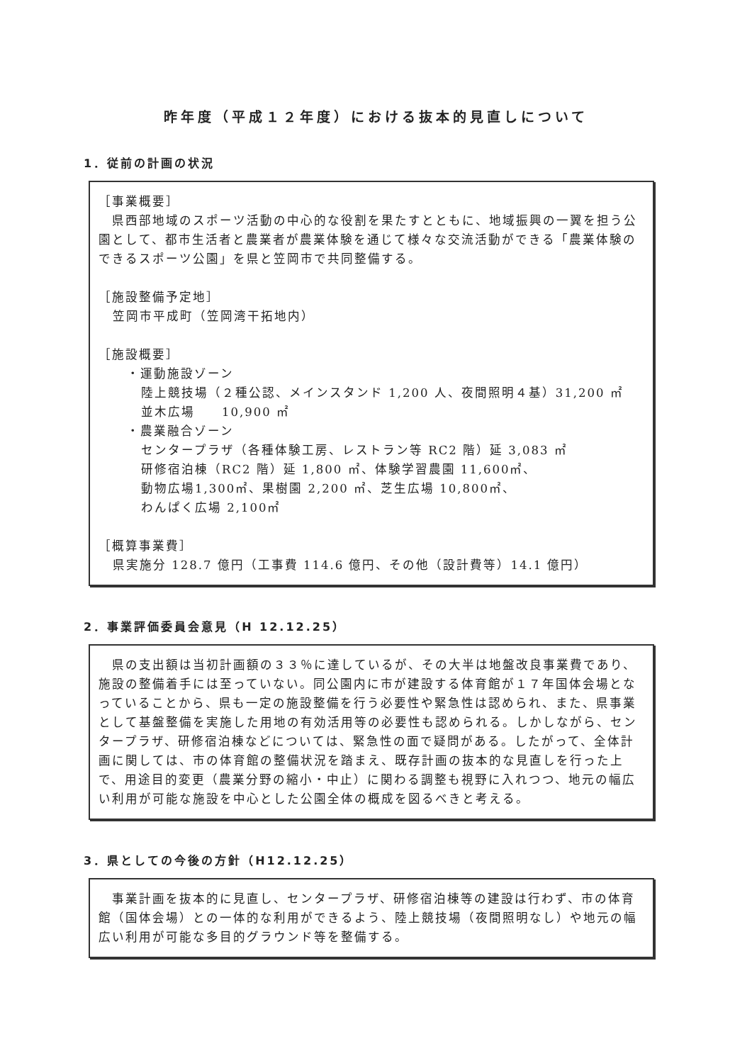昨年度（平成１２年度）における抜本的見直しについて
1．従前の計画の状況
［事業概要］
　県西部地域のスポーツ活動の中心的な役割を果たすとともに、地域振興の一翼を担う公園として、都市生活者と農業者が農業体験を通じて様々な交流活動ができる「農業体験のできるスポーツ公園」を県と笠岡市で共同整備する。
［施設整備予定地］
笠岡市平成町（笠岡湾干拓地内）
［施設概要］
・運動施設ゾーン
陸上競技場（２種公認、メインスタンド 1,200 人、夜間照明４基）31,200 ㎡
並木広場　　10,900 ㎡
・農業融合ゾーン
センタープラザ（各種体験工房、レストラン等 RC2 階）延 3,083 ㎡
研修宿泊棟（RC2 階）延 1,800 ㎡、体験学習農園 11,600㎡、
動物広場1,300㎡、果樹園 2,200 ㎡、芝生広場 10,800㎡、
わんぱく広場 2,100㎡
［概算事業費］
県実施分 128.7 億円（工事費 114.6 億円、その他（設計費等）14.1 億円）
2．事業評価委員会意見（H 12.12.25）
　県の支出額は当初計画額の３３％に達しているが、その大半は地盤改良事業費であり、施設の整備着手には至っていない。同公園内に市が建設する体育館が１７年国体会場となっていることから、県も一定の施設整備を行う必要性や緊急性は認められ、また、県事業として基盤整備を実施した用地の有効活用等の必要性も認められる。しかしながら、センタープラザ、研修宿泊棟などについては、緊急性の面で疑問がある。したがって、全体計画に関しては、市の体育館の整備状況を踏まえ、既存計画の抜本的な見直しを行った上で、用途目的変更（農業分野の縮小・中止）に関わる調整も視野に入れつつ、地元の幅広い利用が可能な施設を中心とした公園全体の概成を図るべきと考える。
3．県としての今後の方針（H12.12.25）
　事業計画を抜本的に見直し、センタープラザ、研修宿泊棟等の建設は行わず、市の体育館（国体会場）との一体的な利用ができるよう、陸上競技場（夜間照明なし）や地元の幅広い利用が可能な多目的グラウンド等を整備する。